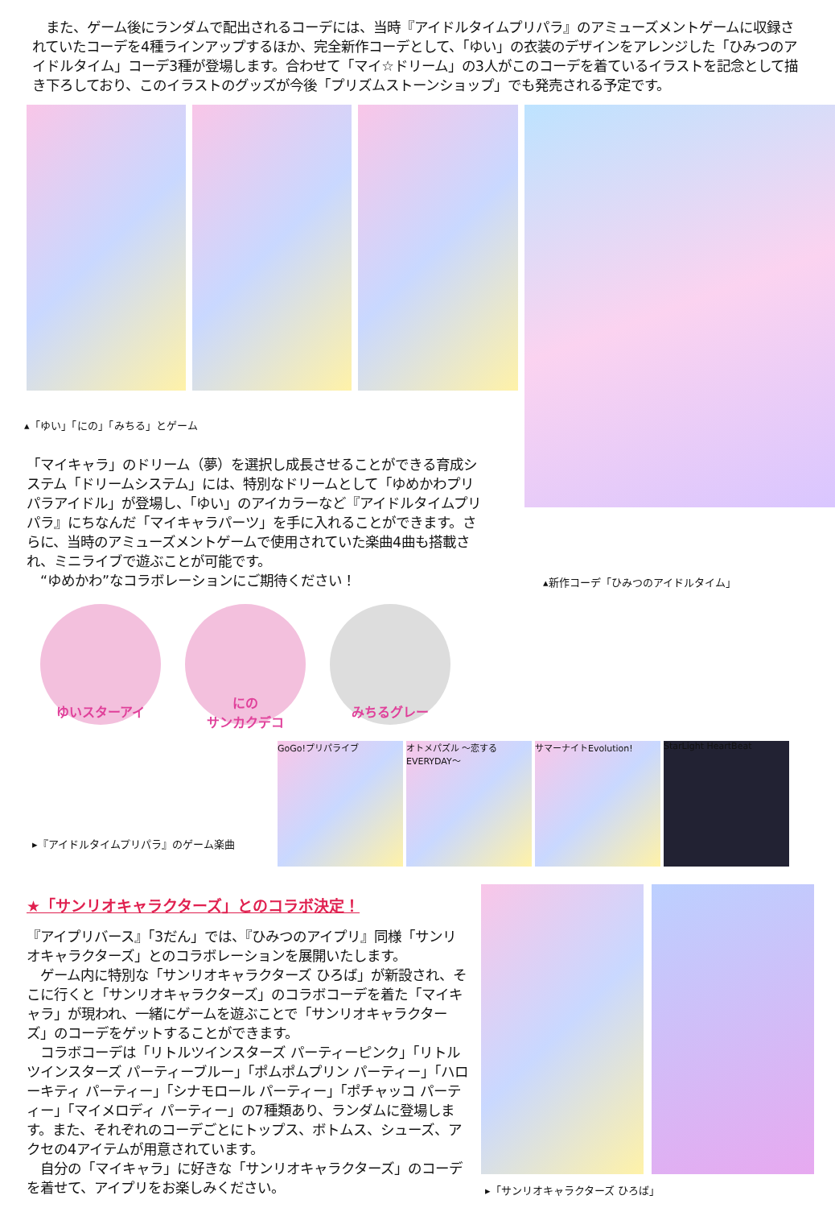また、ゲーム後にランダムで配出されるコーデには、当時『アイドルタイムプリパラ』のアミューズメントゲームに収録されていたコーデを4種ラインアップするほか、完全新作コーデとして、「ゆい」の衣装のデザインをアレンジした「ひみつのアイドルタイム」コーデ3種が登場します。合わせて「マイ☆ドリーム」の3人がこのコーデを着ているイラストを記念として描き下ろしており、このイラストのグッズが今後「プリズムストーンショップ」でも発売される予定です。
▴「ゆい」「にの」「みちる」とゲーム
「マイキャラ」のドリーム（夢）を選択し成長させることができる育成システム「ドリームシステム」には、特別なドリームとして「ゆめかわプリパラアイドル」が登場し、「ゆい」のアイカラーなど『アイドルタイムプリパラ』にちなんだ「マイキャラパーツ」を手に入れることができます。さらに、当時のアミューズメントゲームで使用されていた楽曲4曲も搭載され、ミニライブで遊ぶことが可能です。
　“ゆめかわ”なコラボレーションにご期待ください！
▴新作コーデ「ひみつのアイドルタイム」
ゆいスターアイ
にの
サンカクデコ
みちるグレー
▸『アイドルタイムプリパラ』のゲーム楽曲
GoGo!プリパライブ オトメパズル ～恋するEVERYDAY～
サマーナイトEvolution! StarLight HeartBeat
★「サンリオキャラクターズ」とのコラボ決定！
『アイプリバース』「3だん」では、『ひみつのアイプリ』同様「サンリオキャラクターズ」とのコラボレーションを展開いたします。
　ゲーム内に特別な「サンリオキャラクターズ ひろば」が新設され、そこに行くと「サンリオキャラクターズ」のコラボコーデを着た「マイキャラ」が現われ、一緒にゲームを遊ぶことで「サンリオキャラクターズ」のコーデをゲットすることができます。
　コラボコーデは「リトルツインスターズ パーティーピンク」「リトルツインスターズ パーティーブルー」「ポムポムプリン パーティー」「ハローキティ パーティー」「シナモロール パーティー」「ポチャッコ パーティー」「マイメロディ パーティー」の7種類あり、ランダムに登場します。また、それぞれのコーデごとにトップス、ボトムス、シューズ、アクセの4アイテムが用意されています。
　自分の「マイキャラ」に好きな「サンリオキャラクターズ」のコーデを着せて、アイプリをお楽しみください。
▸「サンリオキャラクターズ ひろば」